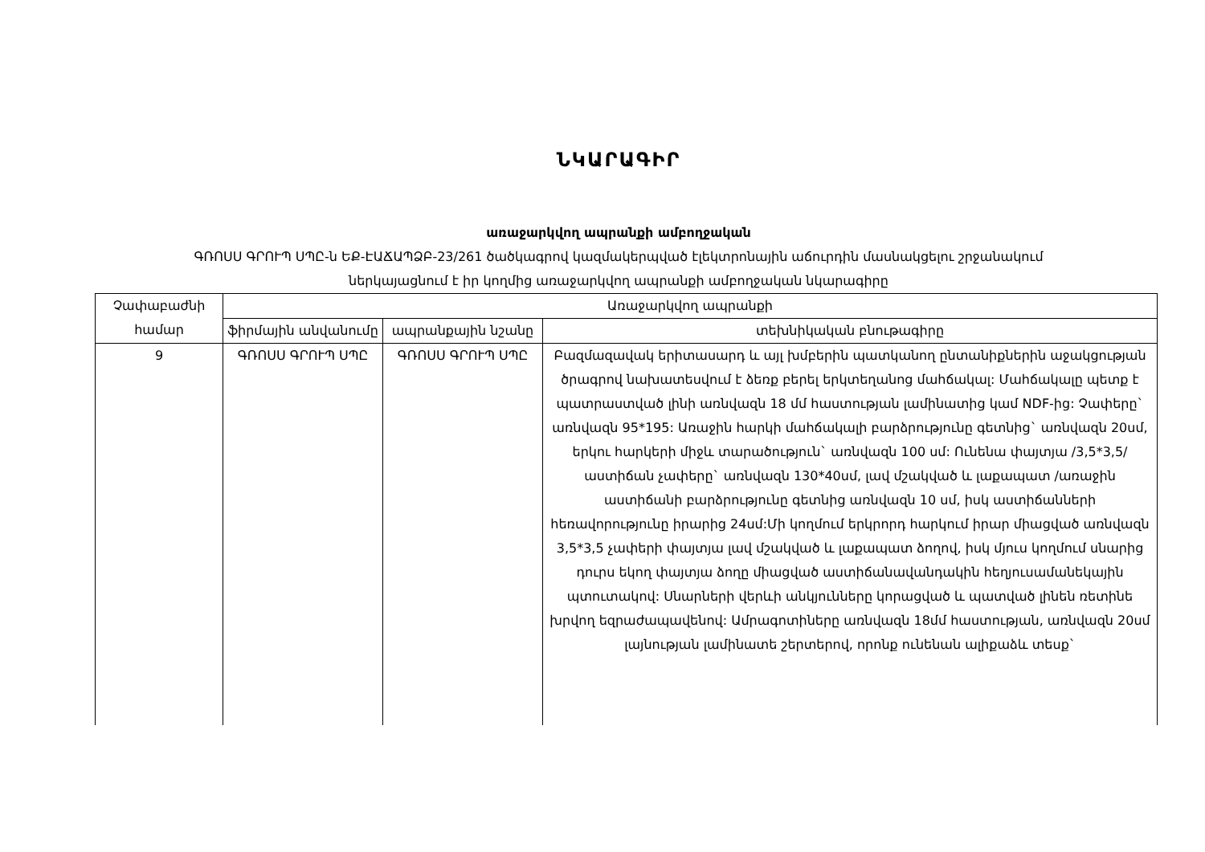ՆԿԱՐԱԳԻՐ
առաջարկվող ապրանքի ամբողջական
ԳՌՈՍՍ ԳՐՈՒՊ ՍՊԸ-ն ԵՔ-ԷԱՃԱՊՁԲ-23/261 ծածկագրով կազմակերպված էլեկտրոնային աճուրդին մասնակցելու շրջանակում
ներկայացնում է իր կողմից առաջարկվող ապրանքի ամբողջական նկարագիրը
| Չափաբաժնի համար | Առաջարկվող ապրանքի | | |
| --- | --- | --- | --- |
| | ֆիրմային անվանումը | ապրանքային նշանը | տեխնիկական բնութագիրը |
| 9 | ԳՌՈՍՍ ԳՐՈՒՊ ՍՊԸ | ԳՌՈՍՍ ԳՐՈՒՊ ՍՊԸ | Բազմազավակ երիտասարդ և այլ խմբերին պատկանող ընտանիքներին աջակցության ծրագրով նախատեսվում է ձեռք բերել երկտեղանոց մահճակալ: Մահճակալը պետք է պատրաստված լինի առնվազն 18 մմ հաստության լամինատից կամ NDF-ից: Չափերը` առնվազն 95*195: Առաջին հարկի մահճակալի բարձրությունը գետնից` առնվազն 20սմ, երկու հարկերի միջև տարածություն` առնվազն 100 սմ: Ունենա փայտյա /3,5*3,5/ աստիճան չափերը` առնվազն 130*40սմ, լավ մշակված և լաքապատ /առաջին աստիճանի բարձրությունը գետնից առնվազն 10 սմ, իսկ աստիճանների հեռավորությունը իրարից 24սմ:Մի կողմում երկրորդ հարկում իրար միացված առնվազն 3,5*3,5 չափերի փայտյա լավ մշակված և լաքապատ ձողով, իսկ մյուս կողմում սնարից դուրս եկող փայտյա ձողը միացված աստիճանավանդակին հեղյուսամանեկային պտուտակով: Սնարների վերևի անկյունները կորացված և պատված լինեն ռետինե խրվող եզրաժապավենով: Ամրագոտիները առնվազն 18մմ հաստության, առնվազն 20սմ լայնության լամինատե շերտերով, որոնք ունենան ալիքաձև տեսք` |